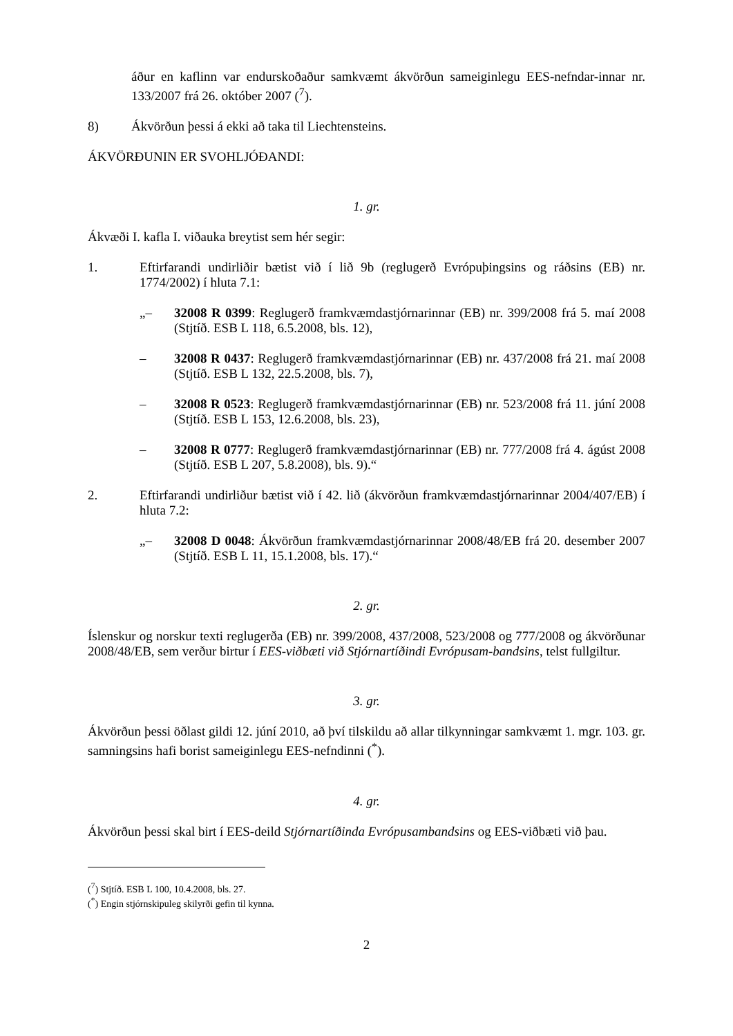áður en kaflinn var endurskoðaður samkvæmt ákvörðun sameiginlegu EES-nefndar-innar nr. 133/2007 frá 26. október 2007 (<sup>7</sup>).
8) Ákvörðun þessi á ekki að taka til Liechtensteins.
ÁKVÖRÐUNIN ER SVOHLJÓÐANDI:
1. gr.
Ákvæði I. kafla I. viðauka breytist sem hér segir:
1. Eftirfarandi undirliðir bætist við í lið 9b (reglugerð Evrópuþingsins og ráðsins (EB) nr. 1774/2002) í hluta 7.1:
„– 32008 R 0399: Reglugerð framkvæmdastjórnarinnar (EB) nr. 399/2008 frá 5. maí 2008 (Stjtíð. ESB L 118, 6.5.2008, bls. 12),
– 32008 R 0437: Reglugerð framkvæmdastjórnarinnar (EB) nr. 437/2008 frá 21. maí 2008 (Stjtíð. ESB L 132, 22.5.2008, bls. 7),
– 32008 R 0523: Reglugerð framkvæmdastjórnarinnar (EB) nr. 523/2008 frá 11. júní 2008 (Stjtíð. ESB L 153, 12.6.2008, bls. 23),
– 32008 R 0777: Reglugerð framkvæmdastjórnarinnar (EB) nr. 777/2008 frá 4. ágúst 2008 (Stjtíð. ESB L 207, 5.8.2008), bls. 9).“
2. Eftirfarandi undirliður bætist við í 42. lið (ákvörðun framkvæmdastjórnarinnar 2004/407/EB) í hluta 7.2:
„– 32008 D 0048: Ákvörðun framkvæmdastjórnarinnar 2008/48/EB frá 20. desember 2007 (Stjtíð. ESB L 11, 15.1.2008, bls. 17).“
2. gr.
Íslenskur og norskur texti reglugerða (EB) nr. 399/2008, 437/2008, 523/2008 og 777/2008 og ákvörðunar 2008/48/EB, sem verður birtur í EES-viðbæti við Stjórnartíðindi Evrópusam-bandsins, telst fullgiltur.
3. gr.
Ákvörðun þessi öðlast gildi 12. júní 2010, að því tilskildu að allar tilkynningar samkvæmt 1. mgr. 103. gr. samningsins hafi borist sameiginlegu EES-nefndinni (<sup>*</sup>).
4. gr.
Ákvörðun þessi skal birt í EES-deild Stjórnartíðinda Evrópusambandsins og EES-viðbæti við þau.
(<sup>7</sup>) Stjtíð. ESB L 100, 10.4.2008, bls. 27.
(<sup>*</sup>) Engin stjórnskipuleg skilyrði gefin til kynna.
2